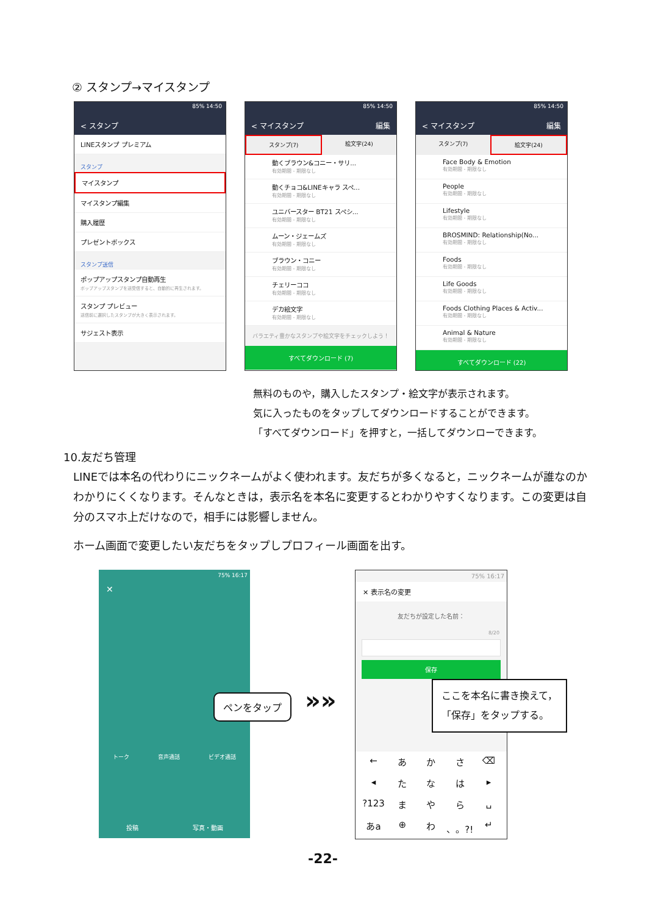② スタンプ→マイスタンプ
85% 14:50
< スタンプ
LINEスタンプ プレミアム
スタンプ
マイスタンプ
マイスタンプ編集
購入履歴
プレゼントボックス
スタンプ送信
ポップアップスタンプ自動再生
ポップアップスタンプを送受信すると、自動的に再生されます。
スタンプ プレビュー
送信前に選択したスタンプが大きく表示されます。
サジェスト表示
85% 14:50
< マイスタンプ 編集
スタンプ(7) 絵文字(24)
動くブラウン&コニー・サリ...
有効期間 - 期限なし
動くチョコ&LINEキャラ スペ...
有効期間 - 期限なし
ユニバースター BT21 スペシ...
有効期間 - 期限なし
ムーン・ジェームズ
有効期間 - 期限なし
ブラウン・コニー
有効期間 - 期限なし
チェリーココ
有効期間 - 期限なし
デカ絵文字
有効期間 - 期限なし
バラエティ豊かなスタンプや絵文字をチェックしよう！
すべてダウンロード (7)
85% 14:50
< マイスタンプ 編集
スタンプ(7) 絵文字(24)
Face Body & Emotion
有効期間 - 期限なし
People
有効期間 - 期限なし
Lifestyle
有効期間 - 期限なし
BROSMIND: Relationship(No...
有効期間 - 期限なし
Foods
有効期間 - 期限なし
Life Goods
有効期間 - 期限なし
Foods Clothing Places & Activ...
有効期間 - 期限なし
Animal & Nature
有効期間 - 期限なし
すべてダウンロード (22)
無料のものや，購入したスタンプ・絵文字が表示されます。
気に入ったものをタップしてダウンロードすることができます。
「すべてダウンロード」を押すと，一括してダウンローできます。
10.友だち管理
LINEでは本名の代わりにニックネームがよく使われます。友だちが多くなると，ニックネームが誰なのかわかりにくくなります。そんなときは，表示名を本名に変更するとわかりやすくなります。この変更は自分のスマホ上だけなので，相手には影響しません。
ホーム画面で変更したい友だちをタップしプロフィール画面を出す。
75% 16:17
✕
トーク 音声通話 ビデオ通話
投稿 写真・動画
ペンをタップ »»
75% 16:17
✕ 表示名の変更
友だちが設定した名前：
8/20
保存
← あかさ ⌫ ◂ たなは ▸?123 まやら ␣ あa ⊕ わ 、。?! ↵
ここを本名に書き換えて，
「保存」をタップする。
-22-